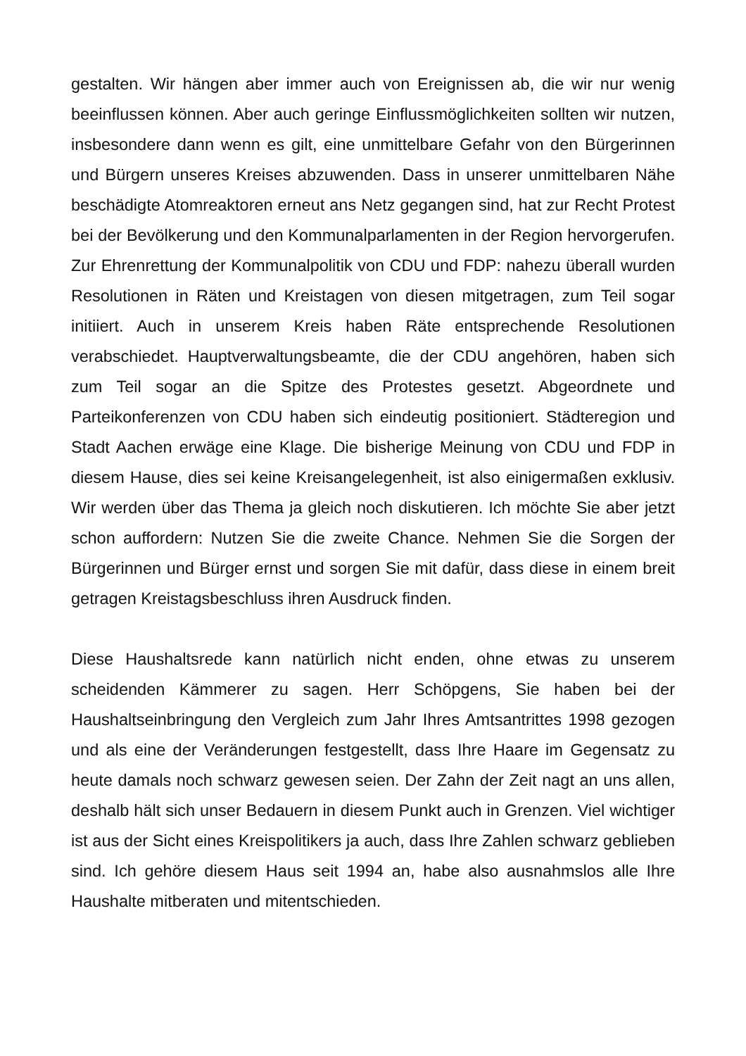gestalten. Wir hängen aber immer auch von Ereignissen ab, die wir nur wenig beeinflussen können. Aber auch geringe Einflussmöglichkeiten sollten wir nutzen, insbesondere dann wenn es gilt, eine unmittelbare Gefahr von den Bürgerinnen und Bürgern unseres Kreises abzuwenden. Dass in unserer unmittelbaren Nähe beschädigte Atomreaktoren erneut ans Netz gegangen sind, hat zur Recht Protest bei der Bevölkerung und den Kommunalparlamenten in der Region hervorgerufen. Zur Ehrenrettung der Kommunalpolitik von CDU und FDP: nahezu überall wurden Resolutionen in Räten und Kreistagen von diesen mitgetragen, zum Teil sogar initiiert. Auch in unserem Kreis haben Räte entsprechende Resolutionen verabschiedet. Hauptverwaltungsbeamte, die der CDU angehören, haben sich zum Teil sogar an die Spitze des Protestes gesetzt. Abgeordnete und Parteikonferenzen von CDU haben sich eindeutig positioniert. Städteregion und Stadt Aachen erwäge eine Klage. Die bisherige Meinung von CDU und FDP in diesem Hause, dies sei keine Kreisangelegenheit, ist also einigermaßen exklusiv. Wir werden über das Thema ja gleich noch diskutieren. Ich möchte Sie aber jetzt schon auffordern: Nutzen Sie die zweite Chance. Nehmen Sie die Sorgen der Bürgerinnen und Bürger ernst und sorgen Sie mit dafür, dass diese in einem breit getragen Kreistagsbeschluss ihren Ausdruck finden.
Diese Haushaltsrede kann natürlich nicht enden, ohne etwas zu unserem scheidenden Kämmerer zu sagen. Herr Schöpgens, Sie haben bei der Haushaltseinbringung den Vergleich zum Jahr Ihres Amtsantrittes 1998 gezogen und als eine der Veränderungen festgestellt, dass Ihre Haare im Gegensatz zu heute damals noch schwarz gewesen seien. Der Zahn der Zeit nagt an uns allen, deshalb hält sich unser Bedauern in diesem Punkt auch in Grenzen. Viel wichtiger ist aus der Sicht eines Kreispolitikers ja auch, dass Ihre Zahlen schwarz geblieben sind. Ich gehöre diesem Haus seit 1994 an, habe also ausnahmslos alle Ihre Haushalte mitberaten und mitentschieden.